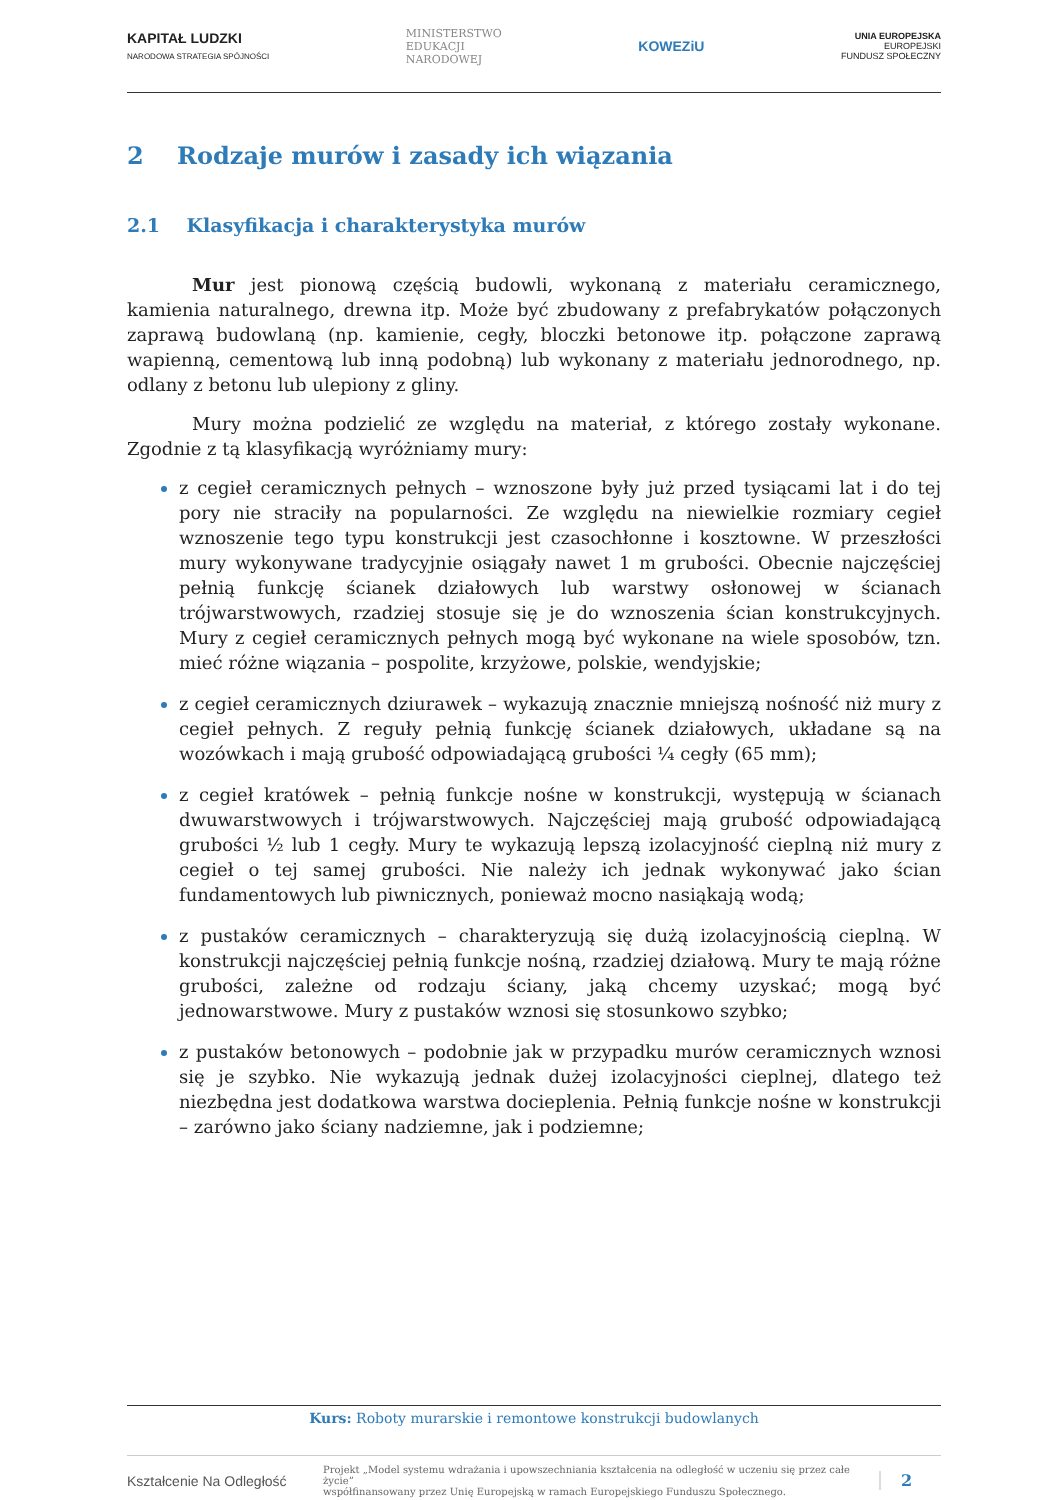KAPITAŁ LUDZKI
NARODOWA STRATEGIA SPÓJNOŚCI
MINISTERSTWO
EDUKACJI
NARODOWEJ
KOWEZiU
UNIA EUROPEJSKA
EUROPEJSKI
FUNDUSZ SPOŁECZNY
2 Rodzaje murów i zasady ich wiązania
2.1 Klasyfikacja i charakterystyka murów
Mur jest pionową częścią budowli, wykonaną z materiału ceramicznego, kamienia naturalnego, drewna itp. Może być zbudowany z prefabrykatów połączonych zaprawą budowlaną (np. kamienie, cegły, bloczki betonowe itp. połączone zaprawą wapienną, cementową lub inną podobną) lub wykonany z materiału jednorodnego, np. odlany z betonu lub ulepiony z gliny.
Mury można podzielić ze względu na materiał, z którego zostały wykonane. Zgodnie z tą klasyfikacją wyróżniamy mury:
z cegieł ceramicznych pełnych – wznoszone były już przed tysiącami lat i do tej pory nie straciły na popularności. Ze względu na niewielkie rozmiary cegieł wznoszenie tego typu konstrukcji jest czasochłonne i kosztowne. W przeszłości mury wykonywane tradycyjnie osiągały nawet 1 m grubości. Obecnie najczęściej pełnią funkcję ścianek działowych lub warstwy osłonowej w ścianach trójwarstwowych, rzadziej stosuje się je do wznoszenia ścian konstrukcyjnych. Mury z cegieł ceramicznych pełnych mogą być wykonane na wiele sposobów, tzn. mieć różne wiązania – pospolite, krzyżowe, polskie, wendyjskie;
z cegieł ceramicznych dziurawek – wykazują znacznie mniejszą nośność niż mury z cegieł pełnych. Z reguły pełnią funkcję ścianek działowych, układane są na wozówkach i mają grubość odpowiadającą grubości ¼ cegły (65 mm);
z cegieł kratówek – pełnią funkcje nośne w konstrukcji, występują w ścianach dwuwarstwowych i trójwarstwowych. Najczęściej mają grubość odpowiadającą grubości ½ lub 1 cegły. Mury te wykazują lepszą izolacyjność cieplną niż mury z cegieł o tej samej grubości. Nie należy ich jednak wykonywać jako ścian fundamentowych lub piwnicznych, ponieważ mocno nasiąkają wodą;
z pustaków ceramicznych – charakteryzują się dużą izolacyjnością cieplną. W konstrukcji najczęściej pełnią funkcje nośną, rzadziej działową. Mury te mają różne grubości, zależne od rodzaju ściany, jaką chcemy uzyskać; mogą być jednowarstwowe. Mury z pustaków wznosi się stosunkowo szybko;
z pustaków betonowych – podobnie jak w przypadku murów ceramicznych wznosi się je szybko. Nie wykazują jednak dużej izolacyjności cieplnej, dlatego też niezbędna jest dodatkowa warstwa docieplenia. Pełnią funkcje nośne w konstrukcji – zarówno jako ściany nadziemne, jak i podziemne;
Kurs: Roboty murarskie i remontowe konstrukcji budowlanych
Kształcenie Na Odległość
Projekt „Model systemu wdrażania i upowszechniania kształcenia na odległość w uczeniu się przez całe życie”
współfinansowany przez Unię Europejską w ramach Europejskiego Funduszu Społecznego.
2